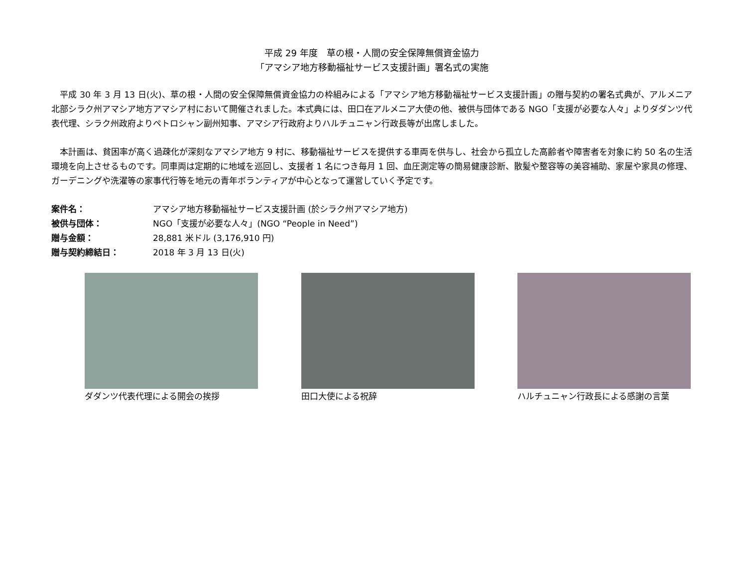平成 29 年度　草の根・人間の安全保障無償資金協力
「アマシア地方移動福祉サービス支援計画」署名式の実施
　平成 30 年 3 月 13 日(火)、草の根・人間の安全保障無償資金協力の枠組みによる「アマシア地方移動福祉サービス支援計画」の贈与契約の署名式典が、アルメニア北部シラク州アマシア地方アマシア村において開催されました。本式典には、田口在アルメニア大使の他、被供与団体である NGO「支援が必要な人々」よりダダンツ代表代理、シラク州政府よりペトロシャン副州知事、アマシア行政府よりハルチュニャン行政長等が出席しました。
　本計画は、貧困率が高く過疎化が深刻なアマシア地方 9 村に、移動福祉サービスを提供する車両を供与し、社会から孤立した高齢者や障害者を対象に約 50 名の生活環境を向上させるものです。同車両は定期的に地域を巡回し、支援者 1 名につき毎月 1 回、血圧測定等の簡易健康診断、散髪や整容等の美容補助、家屋や家具の修理、ガーデニングや洗濯等の家事代行等を地元の青年ボランティアが中心となって運営していく予定です。
案件名：
アマシア地方移動福祉サービス支援計画 (於シラク州アマシア地方)
被供与団体：
NGO「支援が必要な人々」(NGO “People in Need”)
贈与金額：
28,881 米ドル (3,176,910 円)
贈与契約締結日：
2018 年 3 月 13 日(火)
ダダンツ代表代理による開会の挨拶 田口大使による祝辞 ハルチュニャン行政長による感謝の言葉